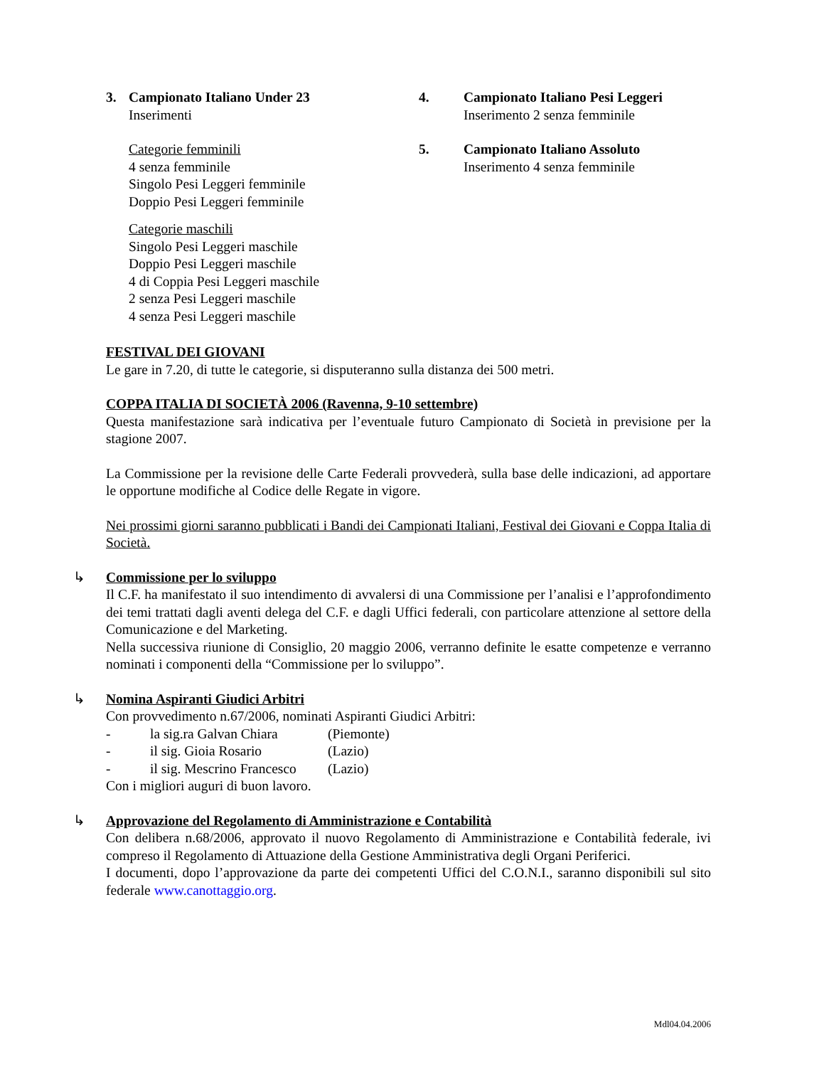3. Campionato Italiano Under 23
Inserimenti
Categorie femminili
4 senza femminile
Singolo Pesi Leggeri femminile
Doppio Pesi Leggeri femminile
Categorie maschili
Singolo Pesi Leggeri maschile
Doppio Pesi Leggeri maschile
4 di Coppia Pesi Leggeri maschile
2 senza Pesi Leggeri maschile
4 senza Pesi Leggeri maschile
4. Campionato Italiano Pesi Leggeri
Inserimento 2 senza femminile
5. Campionato Italiano Assoluto
Inserimento 4 senza femminile
FESTIVAL DEI GIOVANI
Le gare in 7.20, di tutte le categorie, si disputeranno sulla distanza dei 500 metri.
COPPA ITALIA DI SOCIETÀ 2006 (Ravenna, 9-10 settembre)
Questa manifestazione sarà indicativa per l’eventuale futuro Campionato di Società in previsione per la stagione 2007.
La Commissione per la revisione delle Carte Federali provvederà, sulla base delle indicazioni, ad apportare le opportune modifiche al Codice delle Regate in vigore.
Nei prossimi giorni saranno pubblicati i Bandi dei Campionati Italiani, Festival dei Giovani e Coppa Italia di Società.
↳ Commissione per lo sviluppo
Il C.F. ha manifestato il suo intendimento di avvalersi di una Commissione per l’analisi e l’approfondimento dei temi trattati dagli aventi delega del C.F. e dagli Uffici federali, con particolare attenzione al settore della Comunicazione e del Marketing.
Nella successiva riunione di Consiglio, 20 maggio 2006, verranno definite le esatte competenze e verranno nominati i componenti della “Commissione per lo sviluppo”.
↳ Nomina Aspiranti Giudici Arbitri
Con provvedimento n.67/2006, nominati Aspiranti Giudici Arbitri:
- la sig.ra Galvan Chiara (Piemonte)
- il sig. Gioia Rosario (Lazio)
- il sig. Mescrino Francesco (Lazio)
Con i migliori auguri di buon lavoro.
↳ Approvazione del Regolamento di Amministrazione e Contabilità
Con delibera n.68/2006, approvato il nuovo Regolamento di Amministrazione e Contabilità federale, ivi compreso il Regolamento di Attuazione della Gestione Amministrativa degli Organi Periferici.
I documenti, dopo l’approvazione da parte dei competenti Uffici del C.O.N.I., saranno disponibili sul sito federale www.canottaggio.org.
Mdl04.04.2006